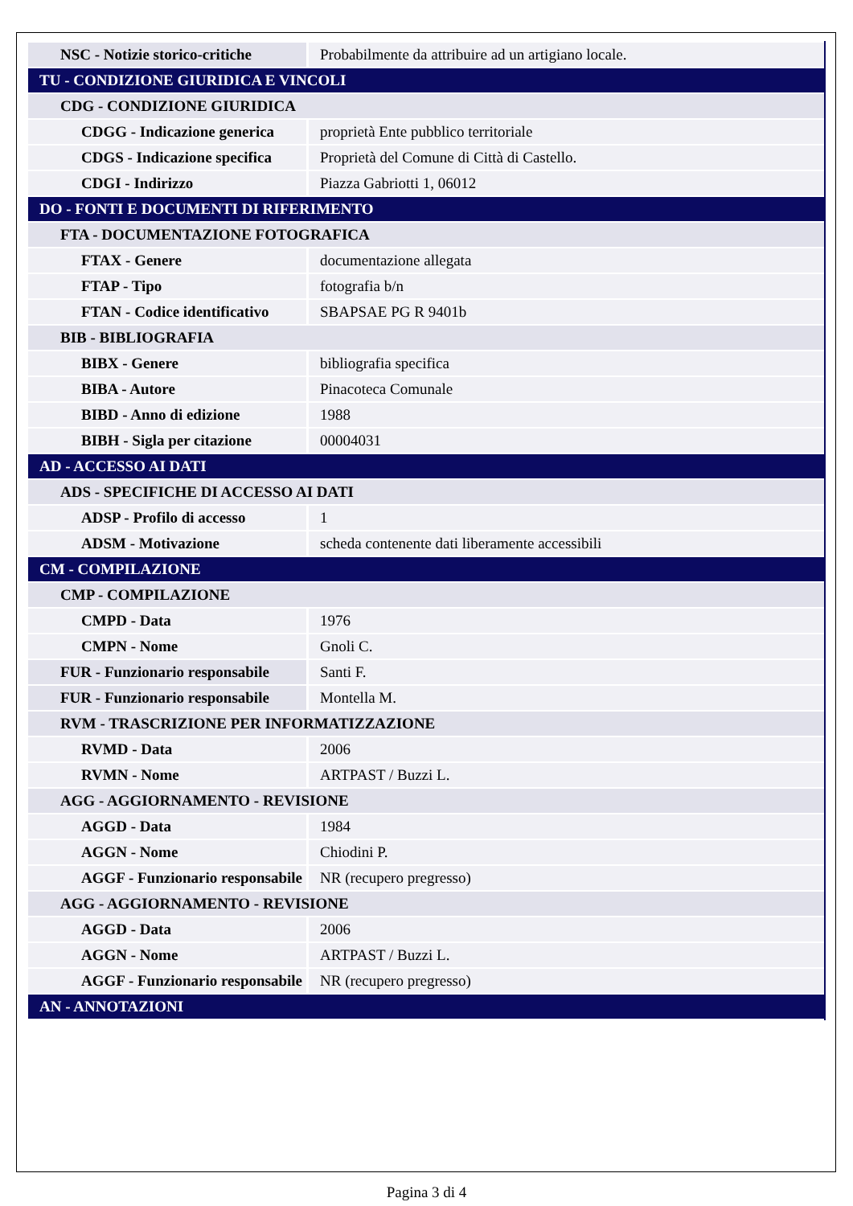| NSC - Notizie storico-critiche | Probabilmente da attribuire ad un artigiano locale. |
| TU - CONDIZIONE GIURIDICA E VINCOLI | |
| CDG - CONDIZIONE GIURIDICA | |
| CDGG - Indicazione generica | proprietà Ente pubblico territoriale |
| CDGS - Indicazione specifica | Proprietà del Comune di Città di Castello. |
| CDGI - Indirizzo | Piazza Gabriotti 1, 06012 |
| DO - FONTI E DOCUMENTI DI RIFERIMENTO | |
| FTA - DOCUMENTAZIONE FOTOGRAFICA | |
| FTAX - Genere | documentazione allegata |
| FTAP - Tipo | fotografia b/n |
| FTAN - Codice identificativo | SBAPSAE PG R 9401b |
| BIB - BIBLIOGRAFIA | |
| BIBX - Genere | bibliografia specifica |
| BIBA - Autore | Pinacoteca Comunale |
| BIBD - Anno di edizione | 1988 |
| BIBH - Sigla per citazione | 00004031 |
| AD - ACCESSO AI DATI | |
| ADS - SPECIFICHE DI ACCESSO AI DATI | |
| ADSP - Profilo di accesso | 1 |
| ADSM - Motivazione | scheda contenente dati liberamente accessibili |
| CM - COMPILAZIONE | |
| CMP - COMPILAZIONE | |
| CMPD - Data | 1976 |
| CMPN - Nome | Gnoli C. |
| FUR - Funzionario responsabile | Santi F. |
| FUR - Funzionario responsabile | Montella M. |
| RVM - TRASCRIZIONE PER INFORMATIZZAZIONE | |
| RVMD - Data | 2006 |
| RVMN - Nome | ARTPAST / Buzzi L. |
| AGG - AGGIORNAMENTO - REVISIONE | |
| AGGD - Data | 1984 |
| AGGN - Nome | Chiodini P. |
| AGGF - Funzionario responsabile | NR (recupero pregresso) |
| AGG - AGGIORNAMENTO - REVISIONE | |
| AGGD - Data | 2006 |
| AGGN - Nome | ARTPAST / Buzzi L. |
| AGGF - Funzionario responsabile | NR (recupero pregresso) |
| AN - ANNOTAZIONI | |
Pagina 3 di 4